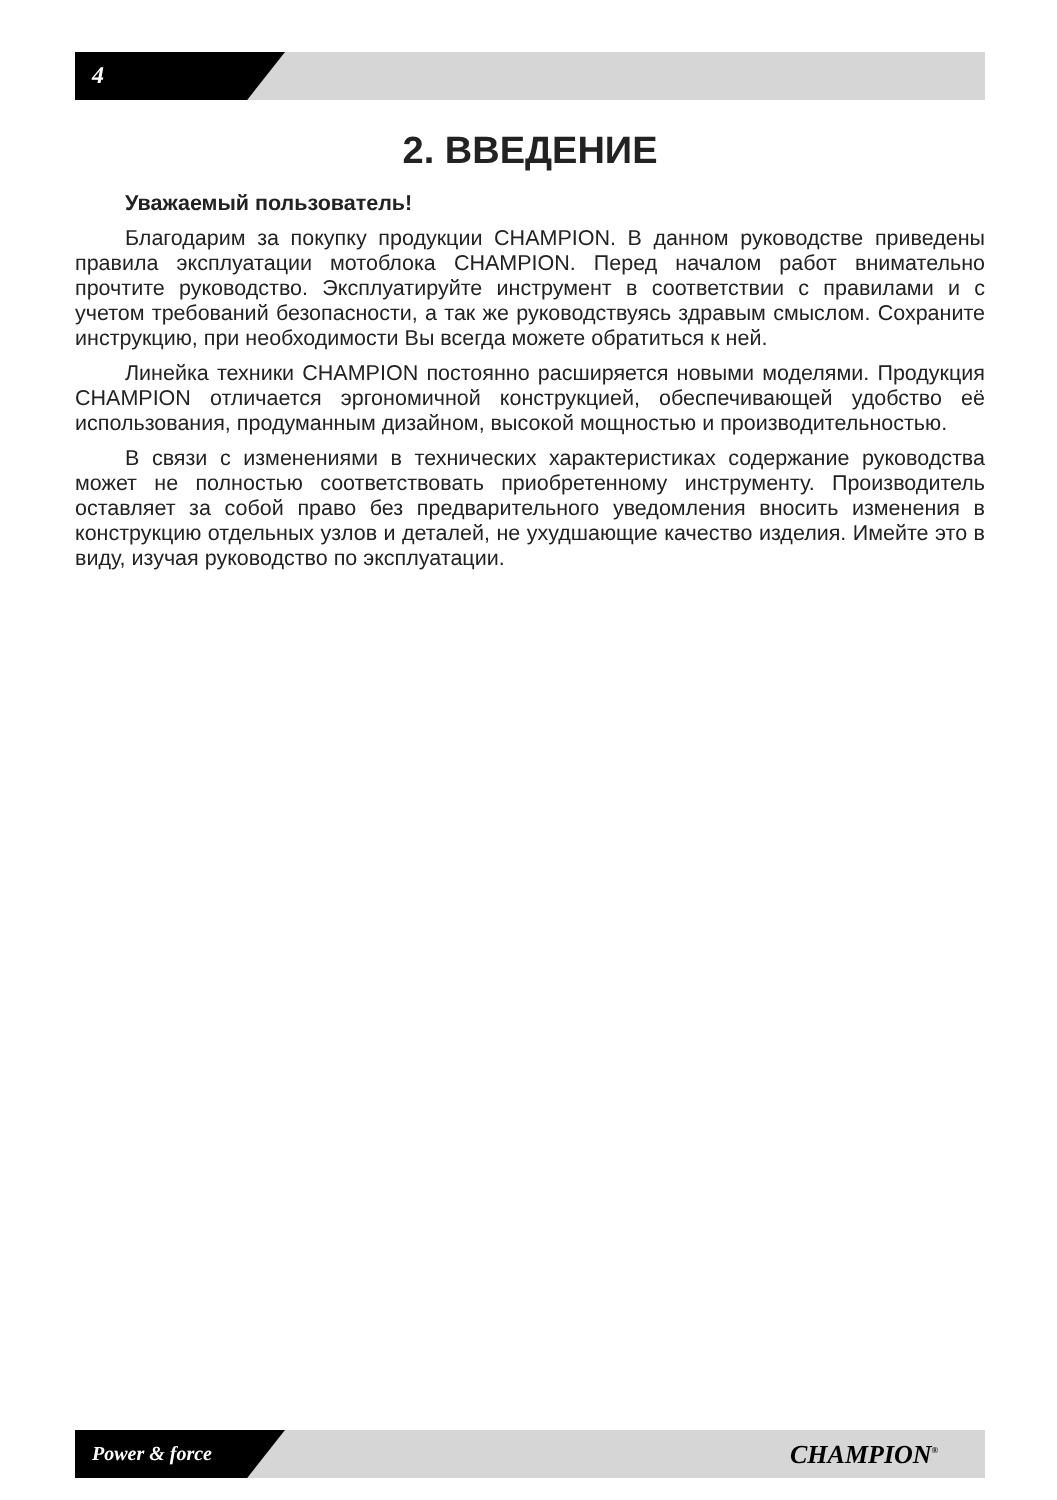4
2. ВВЕДЕНИЕ
Уважаемый пользователь!
Благодарим за покупку продукции CHAMPION. В данном руководстве приведены правила эксплуатации мотоблока CHAMPION. Перед началом работ внимательно прочтите руководство. Эксплуатируйте инструмент в соответствии с правилами и с учетом требований безопасности, а так же руководствуясь здравым смыслом. Сохраните инструкцию, при необходимости Вы всегда можете обратиться к ней.
Линейка техники CHAMPION постоянно расширяется новыми моделями. Продукция CHAMPION отличается эргономичной конструкцией, обеспечивающей удобство её использования, продуманным дизайном, высокой мощностью и производительностью.
В связи с изменениями в технических характеристиках содержание руководства может не полностью соответствовать приобретенному инструменту. Производитель оставляет за собой право без предварительного уведомления вносить изменения в конструкцию отдельных узлов и деталей, не ухудшающие качество изделия. Имейте это в виду, изучая руководство по эксплуатации.
Power & force CHAMPION<sup>®</sup>